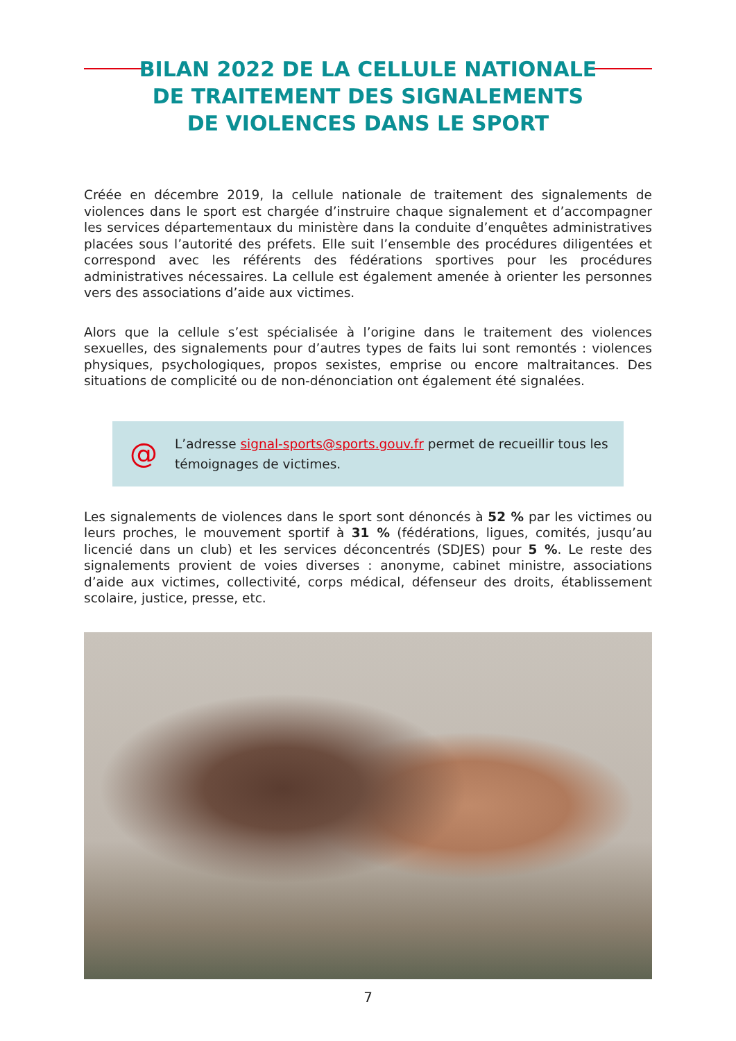BILAN 2022 DE LA CELLULE NATIONALE
DE TRAITEMENT DES SIGNALEMENTS
DE VIOLENCES DANS LE SPORT
Créée en décembre 2019, la cellule nationale de traitement des signalements de violences dans le sport est chargée d’instruire chaque signalement et d’accompagner les services départementaux du ministère dans la conduite d’enquêtes administratives placées sous l’autorité des préfets. Elle suit l’ensemble des procédures diligentées et correspond avec les référents des fédérations sportives pour les procédures administratives nécessaires. La cellule est également amenée à orienter les personnes vers des associations d’aide aux victimes.
Alors que la cellule s’est spécialisée à l’origine dans le traitement des violences sexuelles, des signalements pour d’autres types de faits lui sont remontés : violences physiques, psychologiques, propos sexistes, emprise ou encore maltraitances. Des situations de complicité ou de non-dénonciation ont également été signalées.
@
L’adresse signal-sports@sports.gouv.fr permet de recueillir tous les
témoignages de victimes.
Les signalements de violences dans le sport sont dénoncés à 52 % par les victimes ou leurs proches, le mouvement sportif à 31 % (fédérations, ligues, comités, jusqu’au licencié dans un club) et les services déconcentrés (SDJES) pour 5 %. Le reste des signalements provient de voies diverses : anonyme, cabinet ministre, associations d’aide aux victimes, collectivité, corps médical, défenseur des droits, établissement scolaire, justice, presse, etc.
7